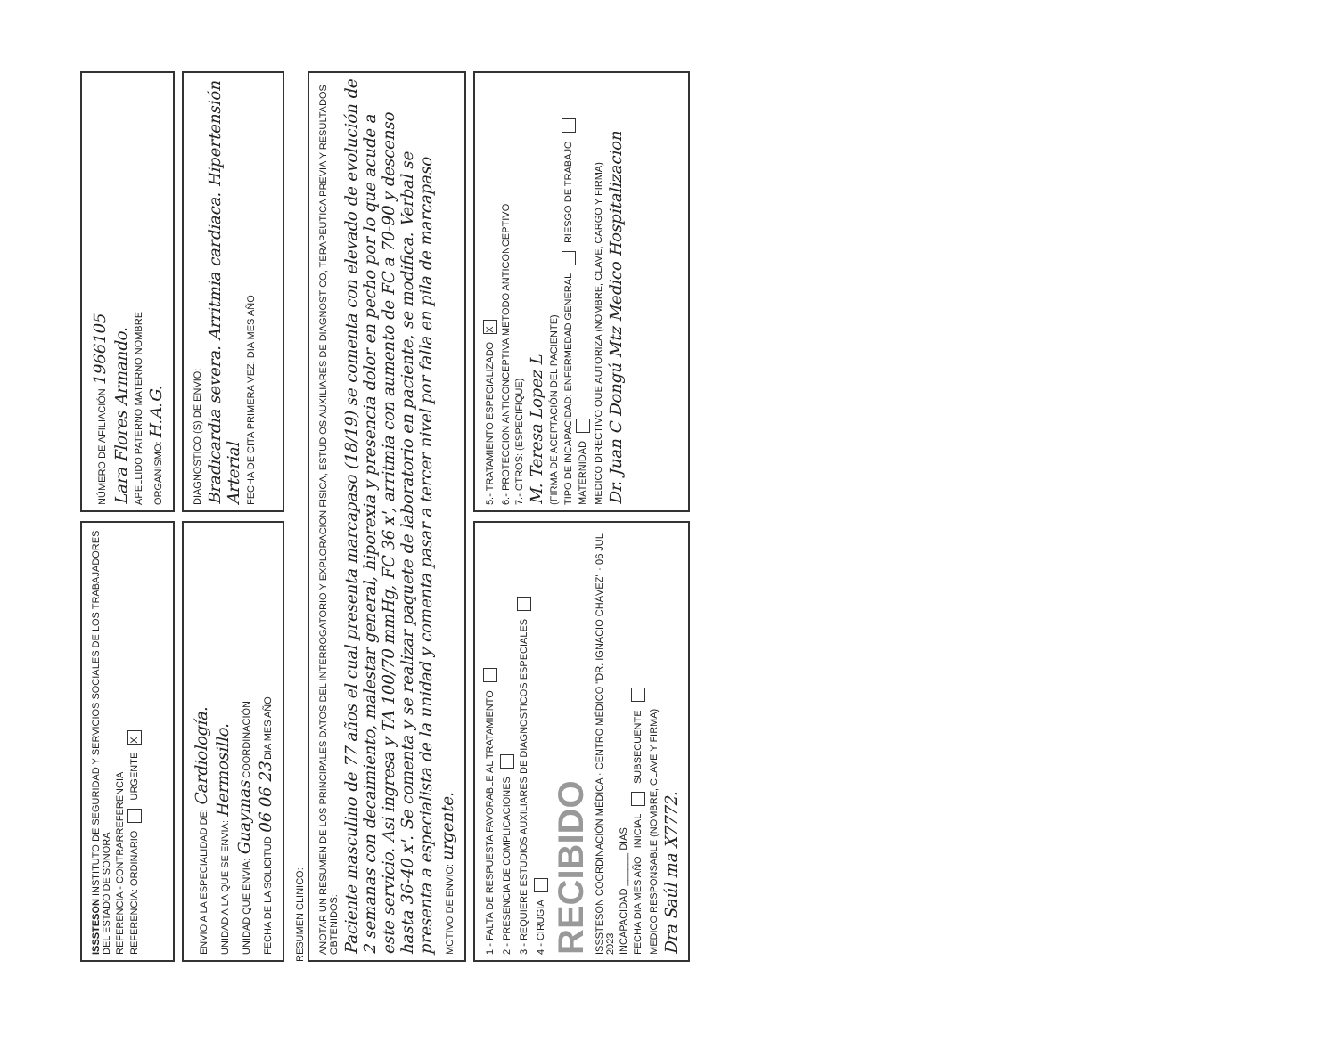ISSSTESON INSTITUTO DE SEGURIDAD Y SERVICIOS SOCIALES DE LOS TRABAJADORES DEL ESTADO DE SONORA
REFERENCIA - CONTRARREFERENCIA
REFERENCIA: ORDINARIO URGENTE X
NÚMERO DE AFILIACIÓN 1966105
Lara Flores Armando.
APELLIDO PATERNO MATERNO NOMBRE
ORGANISMO: H.A.G.
ENVIO A LA ESPECIALIDAD DE: Cardiología.
UNIDAD A LA QUE SE ENVIA: Hermosillo.
UNIDAD QUE ENVIA: Guaymas COORDINACIÓN
FECHA DE LA SOLICITUD 06 06 23 DIA MES AÑO
DIAGNOSTICO (S) DE ENVIO:
Bradicardia severa. Arritmia cardiaca. Hipertensión Arterial
FECHA DE CITA PRIMERA VEZ: DIA MES AÑO
RESUMEN CLINICO:
ANOTAR UN RESUMEN DE LOS PRINCIPALES DATOS DEL INTERROGATORIO Y EXPLORACION FISICA, ESTUDIOS AUXILIARES DE DIAGNOSTICO, TERAPEUTICA PREVIA Y RESULTADOS OBTENIDOS:
Paciente masculino de 77 años el cual presenta marcapaso (18/19) se comenta con elevado de evolución de 2 semanas con decaimiento, malestar general, hiporexia y presencia dolor en pecho por lo que acude a este servicio. Asi ingresa y TA 100/70 mmHg, FC 36 x', arritmia con aumento de FC a 70-90 y descenso hasta 36-40 x'. Se comenta y se realizar paquete de laboratorio en paciente, se modifica. Verbal se presenta a especialista de la unidad y comenta pasar a tercer nivel por falla en pila de marcapaso
MOTIVO DE ENVIO: urgente.
1.- FALTA DE RESPUESTA FAVORABLE AL TRATAMIENTO
2.- PRESENCIA DE COMPLICACIONES
3.- REQUIERE ESTUDIOS AUXILIARES DE DIAGNOSTICOS ESPECIALES
4.- CIRUGIA
RECIBIDO
ISSSTESON COORDINACIÓN MÉDICA · CENTRO MÉDICO "DR. IGNACIO CHÁVEZ" · 06 JUL 2023
INCAPACIDAD ______ DIAS
FECHA DIA MES AÑO INICIAL SUBSECUENTE
MEDICO RESPONSABLE (NOMBRE, CLAVE Y FIRMA)
Dra Saúl ma X7772.
5.- TRATAMIENTO ESPECIALIZADO X
6.- PROTECCION ANTICONCEPTIVA METODO ANTICONCEPTIVO
7.- OTROS: (ESPECIFIQUE)
M. Teresa Lopez L
(FIRMA DE ACEPTACIÓN DEL PACIENTE)
TIPO DE INCAPACIDAD: ENFERMEDAD GENERAL RIESGO DE TRABAJO MATERNIDAD
MEDICO DIRECTIVO QUE AUTORIZA (NOMBRE, CLAVE, CARGO Y FIRMA)
Dr. Juan C Dongú Mtz Medico Hospitalizacion